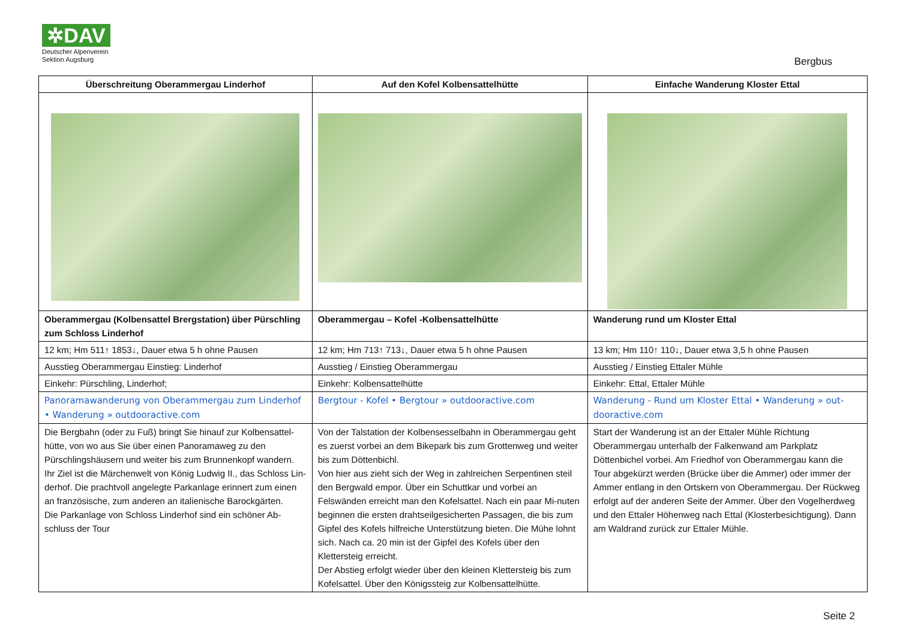✲DAV
Deutscher Alpenverein
Sektion Augsburg
Bergbus
| Überschreitung Oberammergau Linderhof | Auf den Kofel Kolbensattelhütte | Einfache Wanderung Kloster Ettal |
| --- | --- | --- |
| Oberammergau (Kolbensattel Brergstation) über Pürschling zum Schloss Linderhof | Oberammergau – Kofel -Kolbensattelhütte | Wanderung rund um Kloster Ettal |
| 12 km; Hm 511↑ 1853↓, Dauer etwa 5 h ohne Pausen | 12 km; Hm 713↑ 713↓, Dauer etwa 5 h ohne Pausen | 13 km; Hm 110↑ 110↓, Dauer etwa 3,5 h ohne Pausen |
| Ausstieg Oberammergau Einstieg: Linderhof | Ausstieg / Einstieg Oberammergau | Ausstieg / Einstieg Ettaler Mühle |
| Einkehr: Pürschling, Linderhof; | Einkehr: Kolbensattelhütte | Einkehr: Ettal, Ettaler Mühle |
| Panoramawanderung von Oberammergau zum Linderhof • Wanderung » outdooractive.com | Bergtour - Kofel • Bergtour » outdooractive.com | Wanderung - Rund um Kloster Ettal • Wanderung » out-dooractive.com |
| Die Bergbahn (oder zu Fuß) bringt Sie hinauf zur Kolbensattel-hütte, von wo aus Sie über einen Panoramaweg zu den Pürschlingshäusern und weiter bis zum Brunnenkopf wandern. Ihr Ziel ist die Märchenwelt von König Ludwig II., das Schloss Lin-derhof. Die prachtvoll angelegte Parkanlage erinnert zum einen an französische, zum anderen an italienische Barockgärten. Die Parkanlage von Schloss Linderhof sind ein schöner Ab-schluss der Tour | Von der Talstation der Kolbensesselbahn in Oberammergau geht es zuerst vorbei an dem Bikepark bis zum Grottenweg und weiter bis zum Döttenbichl. Von hier aus zieht sich der Weg in zahlreichen Serpentinen steil den Bergwald empor. Über ein Schuttkar und vorbei an Felswänden erreicht man den Kofelsattel. Nach ein paar Mi-nuten beginnen die ersten drahtseilgesicherten Passagen, die bis zum Gipfel des Kofels hilfreiche Unterstützung bieten. Die Mühe lohnt sich. Nach ca. 20 min ist der Gipfel des Kofels über den Klettersteig erreicht. Der Abstieg erfolgt wieder über den kleinen Klettersteig bis zum Kofelsattel. Über den Königssteig zur Kolbensattelhütte. | Start der Wanderung ist an der Ettaler Mühle Richtung Oberammergau unterhalb der Falkenwand am Parkplatz Döttenbichel vorbei. Am Friedhof von Oberammergau kann die Tour abgekürzt werden (Brücke über die Ammer) oder immer der Ammer entlang in den Ortskern von Oberammergau. Der Rückweg erfolgt auf der anderen Seite der Ammer. Über den Vogelherdweg und den Ettaler Höhenweg nach Ettal (Klosterbesichtigung). Dann am Waldrand zurück zur Ettaler Mühle. |
Seite 2